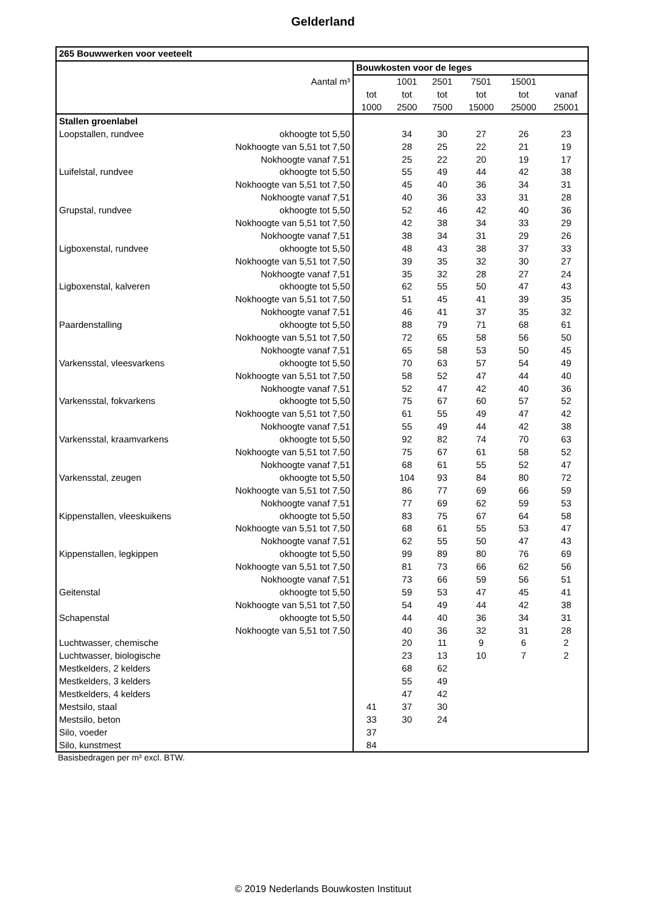Gelderland
| 265 Bouwwerken voor veeteelt | | | | | | | |
| --- | --- | --- | --- | --- | --- | --- | --- |
| | | Bouwkosten voor de leges | | | | | |
| Aantal m³ | | | 1001 | 2501 | 7501 | 15001 | |
| | | tot | tot | tot | tot | tot | vanaf |
| | | 1000 | 2500 | 7500 | 15000 | 25000 | 25001 |
| Stallen groenlabel | | | | | | | |
| Loopstallen, rundvee | okhoogte tot 5,50 | | 34 | 30 | 27 | 26 | 23 |
| | Nokhoogte van 5,51 tot 7,50 | | 28 | 25 | 22 | 21 | 19 |
| | Nokhoogte vanaf 7,51 | | 25 | 22 | 20 | 19 | 17 |
| Luifelstal, rundvee | okhoogte tot 5,50 | | 55 | 49 | 44 | 42 | 38 |
| | Nokhoogte van 5,51 tot 7,50 | | 45 | 40 | 36 | 34 | 31 |
| | Nokhoogte vanaf 7,51 | | 40 | 36 | 33 | 31 | 28 |
| Grupstal, rundvee | okhoogte tot 5,50 | | 52 | 46 | 42 | 40 | 36 |
| | Nokhoogte van 5,51 tot 7,50 | | 42 | 38 | 34 | 33 | 29 |
| | Nokhoogte vanaf 7,51 | | 38 | 34 | 31 | 29 | 26 |
| Ligboxenstal, rundvee | okhoogte tot 5,50 | | 48 | 43 | 38 | 37 | 33 |
| | Nokhoogte van 5,51 tot 7,50 | | 39 | 35 | 32 | 30 | 27 |
| | Nokhoogte vanaf 7,51 | | 35 | 32 | 28 | 27 | 24 |
| Ligboxenstal, kalveren | okhoogte tot 5,50 | | 62 | 55 | 50 | 47 | 43 |
| | Nokhoogte van 5,51 tot 7,50 | | 51 | 45 | 41 | 39 | 35 |
| | Nokhoogte vanaf 7,51 | | 46 | 41 | 37 | 35 | 32 |
| Paardenstalling | okhoogte tot 5,50 | | 88 | 79 | 71 | 68 | 61 |
| | Nokhoogte van 5,51 tot 7,50 | | 72 | 65 | 58 | 56 | 50 |
| | Nokhoogte vanaf 7,51 | | 65 | 58 | 53 | 50 | 45 |
| Varkensstal, vleesvarkens | okhoogte tot 5,50 | | 70 | 63 | 57 | 54 | 49 |
| | Nokhoogte van 5,51 tot 7,50 | | 58 | 52 | 47 | 44 | 40 |
| | Nokhoogte vanaf 7,51 | | 52 | 47 | 42 | 40 | 36 |
| Varkensstal, fokvarkens | okhoogte tot 5,50 | | 75 | 67 | 60 | 57 | 52 |
| | Nokhoogte van 5,51 tot 7,50 | | 61 | 55 | 49 | 47 | 42 |
| | Nokhoogte vanaf 7,51 | | 55 | 49 | 44 | 42 | 38 |
| Varkensstal, kraamvarkens | okhoogte tot 5,50 | | 92 | 82 | 74 | 70 | 63 |
| | Nokhoogte van 5,51 tot 7,50 | | 75 | 67 | 61 | 58 | 52 |
| | Nokhoogte vanaf 7,51 | | 68 | 61 | 55 | 52 | 47 |
| Varkensstal, zeugen | okhoogte tot 5,50 | | 104 | 93 | 84 | 80 | 72 |
| | Nokhoogte van 5,51 tot 7,50 | | 86 | 77 | 69 | 66 | 59 |
| | Nokhoogte vanaf 7,51 | | 77 | 69 | 62 | 59 | 53 |
| Kippenstallen, vleeskuikens | okhoogte tot 5,50 | | 83 | 75 | 67 | 64 | 58 |
| | Nokhoogte van 5,51 tot 7,50 | | 68 | 61 | 55 | 53 | 47 |
| | Nokhoogte vanaf 7,51 | | 62 | 55 | 50 | 47 | 43 |
| Kippenstallen, legkippen | okhoogte tot 5,50 | | 99 | 89 | 80 | 76 | 69 |
| | Nokhoogte van 5,51 tot 7,50 | | 81 | 73 | 66 | 62 | 56 |
| | Nokhoogte vanaf 7,51 | | 73 | 66 | 59 | 56 | 51 |
| Geitenstal | okhoogte tot 5,50 | | 59 | 53 | 47 | 45 | 41 |
| | Nokhoogte van 5,51 tot 7,50 | | 54 | 49 | 44 | 42 | 38 |
| Schapenstal | okhoogte tot 5,50 | | 44 | 40 | 36 | 34 | 31 |
| | Nokhoogte van 5,51 tot 7,50 | | 40 | 36 | 32 | 31 | 28 |
| Luchtwasser, chemische | | | 20 | 11 | 9 | 6 | 2 |
| Luchtwasser, biologische | | | 23 | 13 | 10 | 7 | 2 |
| Mestkelders, 2 kelders | | | 68 | 62 | | | |
| Mestkelders, 3 kelders | | | 55 | 49 | | | |
| Mestkelders, 4 kelders | | | 47 | 42 | | | |
| Mestsilo, staal | | 41 | 37 | 30 | | | |
| Mestsilo, beton | | 33 | 30 | 24 | | | |
| Silo, voeder | | 37 | | | | | |
| Silo, kunstmest | | 84 | | | | | |
Basisbedragen per m³ excl. BTW.
© 2019 Nederlands Bouwkosten Instituut